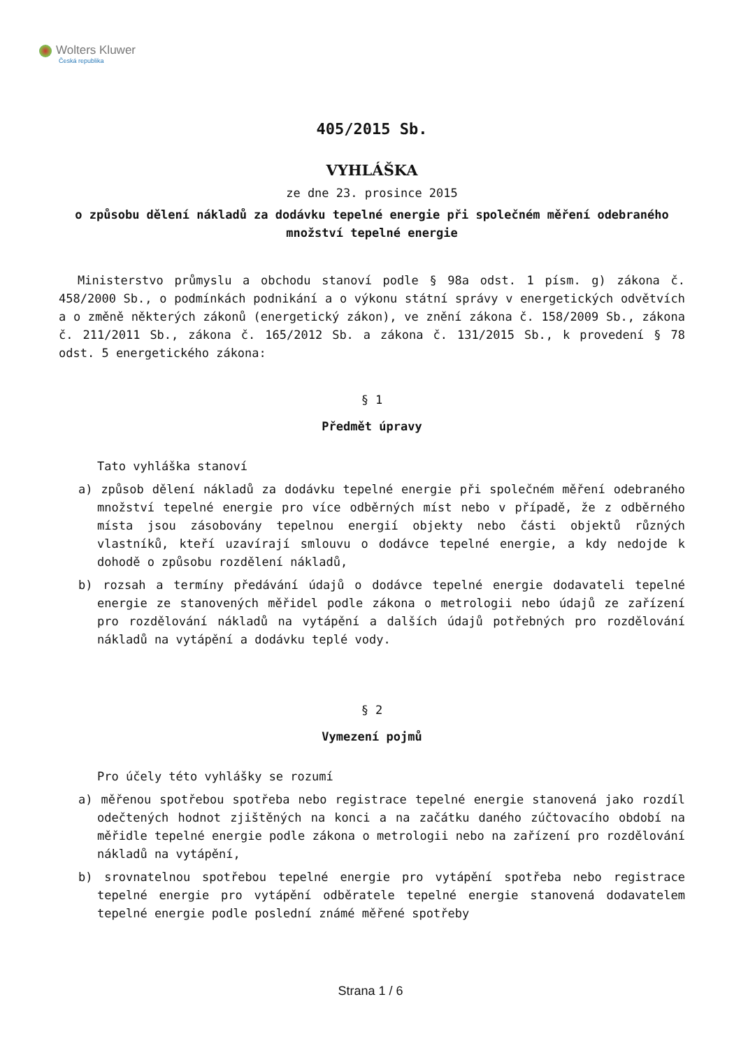Wolters Kluwer
Česká republika
405/2015 Sb.
VYHLÁŠKA
ze dne 23. prosince 2015
o způsobu dělení nákladů za dodávku tepelné energie při společném měření odebraného množství tepelné energie
Ministerstvo průmyslu a obchodu stanoví podle § 98a odst. 1 písm. g) zákona č. 458/2000 Sb., o podmínkách podnikání a o výkonu státní správy v energetických odvětvích a o změně některých zákonů (energetický zákon), ve znění zákona č. 158/2009 Sb., zákona č. 211/2011 Sb., zákona č. 165/2012 Sb. a zákona č. 131/2015 Sb., k provedení § 78 odst. 5 energetického zákona:
§ 1
Předmět úpravy
Tato vyhláška stanoví
a) způsob dělení nákladů za dodávku tepelné energie při společném měření odebraného množství tepelné energie pro více odběrných míst nebo v případě, že z odběrného místa jsou zásobovány tepelnou energií objekty nebo části objektů různých vlastníků, kteří uzavírají smlouvu o dodávce tepelné energie, a kdy nedojde k dohodě o způsobu rozdělení nákladů,
b) rozsah a termíny předávání údajů o dodávce tepelné energie dodavateli tepelné energie ze stanovených měřidel podle zákona o metrologii nebo údajů ze zařízení pro rozdělování nákladů na vytápění a dalších údajů potřebných pro rozdělování nákladů na vytápění a dodávku teplé vody.
§ 2
Vymezení pojmů
Pro účely této vyhlášky se rozumí
a) měřenou spotřebou spotřeba nebo registrace tepelné energie stanovená jako rozdíl odečtených hodnot zjištěných na konci a na začátku daného zúčtovacího období na měřidle tepelné energie podle zákona o metrologii nebo na zařízení pro rozdělování nákladů na vytápění,
b) srovnatelnou spotřebou tepelné energie pro vytápění spotřeba nebo registrace tepelné energie pro vytápění odběratele tepelné energie stanovená dodavatelem tepelné energie podle poslední známé měřené spotřeby
Strana 1 / 6